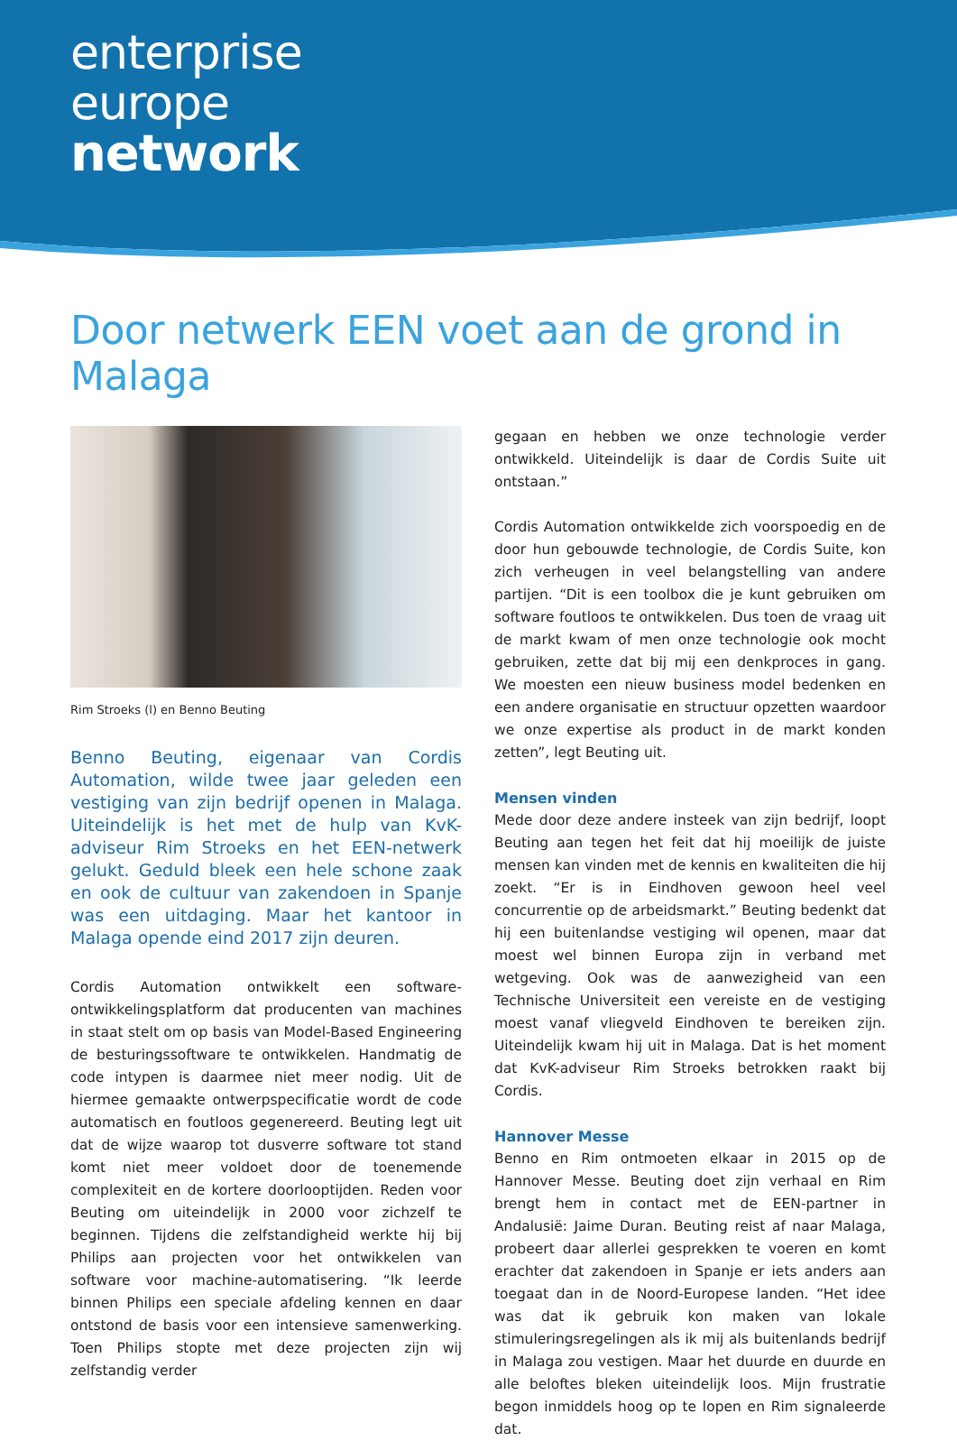enterprise
europe
network
Door netwerk EEN voet aan de grond in Malaga
Rim Stroeks (l) en Benno Beuting
Benno Beuting, eigenaar van Cordis Automation, wilde twee jaar geleden een vestiging van zijn bedrijf openen in Malaga. Uiteindelijk is het met de hulp van KvK-adviseur Rim Stroeks en het EEN-netwerk gelukt. Geduld bleek een hele schone zaak en ook de cultuur van zakendoen in Spanje was een uitdaging. Maar het kantoor in Malaga opende eind 2017 zijn deuren.
Cordis Automation ontwikkelt een software-ontwikkelingsplatform dat producenten van machines in staat stelt om op basis van Model-Based Engineering de besturingssoftware te ontwikkelen. Handmatig de code intypen is daarmee niet meer nodig. Uit de hiermee gemaakte ontwerpspecificatie wordt de code automatisch en foutloos gegenereerd. Beuting legt uit dat de wijze waarop tot dusverre software tot stand komt niet meer voldoet door de toenemende complexiteit en de kortere doorlooptijden. Reden voor Beuting om uiteindelijk in 2000 voor zichzelf te beginnen. Tijdens die zelfstandigheid werkte hij bij Philips aan projecten voor het ontwikkelen van software voor machine-automatisering. “Ik leerde binnen Philips een speciale afdeling kennen en daar ontstond de basis voor een intensieve samenwerking. Toen Philips stopte met deze projecten zijn wij zelfstandig verder
gegaan en hebben we onze technologie verder ontwikkeld. Uiteindelijk is daar de Cordis Suite uit ontstaan.”
Cordis Automation ontwikkelde zich voorspoedig en de door hun gebouwde technologie, de Cordis Suite, kon zich verheugen in veel belangstelling van andere partijen. “Dit is een toolbox die je kunt gebruiken om software foutloos te ontwikkelen. Dus toen de vraag uit de markt kwam of men onze technologie ook mocht gebruiken, zette dat bij mij een denkproces in gang. We moesten een nieuw business model bedenken en een andere organisatie en structuur opzetten waardoor we onze expertise als product in de markt konden zetten”, legt Beuting uit.
Mensen vinden
Mede door deze andere insteek van zijn bedrijf, loopt Beuting aan tegen het feit dat hij moeilijk de juiste mensen kan vinden met de kennis en kwaliteiten die hij zoekt. “Er is in Eindhoven gewoon heel veel concurrentie op de arbeidsmarkt.” Beuting bedenkt dat hij een buitenlandse vestiging wil openen, maar dat moest wel binnen Europa zijn in verband met wetgeving. Ook was de aanwezigheid van een Technische Universiteit een vereiste en de vestiging moest vanaf vliegveld Eindhoven te bereiken zijn. Uiteindelijk kwam hij uit in Malaga. Dat is het moment dat KvK-adviseur Rim Stroeks betrokken raakt bij Cordis.
Hannover Messe
Benno en Rim ontmoeten elkaar in 2015 op de Hannover Messe. Beuting doet zijn verhaal en Rim brengt hem in contact met de EEN-partner in Andalusië: Jaime Duran. Beuting reist af naar Malaga, probeert daar allerlei gesprekken te voeren en komt erachter dat zakendoen in Spanje er iets anders aan toegaat dan in de Noord-Europese landen. “Het idee was dat ik gebruik kon maken van lokale stimuleringsregelingen als ik mij als buitenlands bedrijf in Malaga zou vestigen. Maar het duurde en duurde en alle beloftes bleken uiteindelijk loos. Mijn frustratie begon inmiddels hoog op te lopen en Rim signaleerde dat.